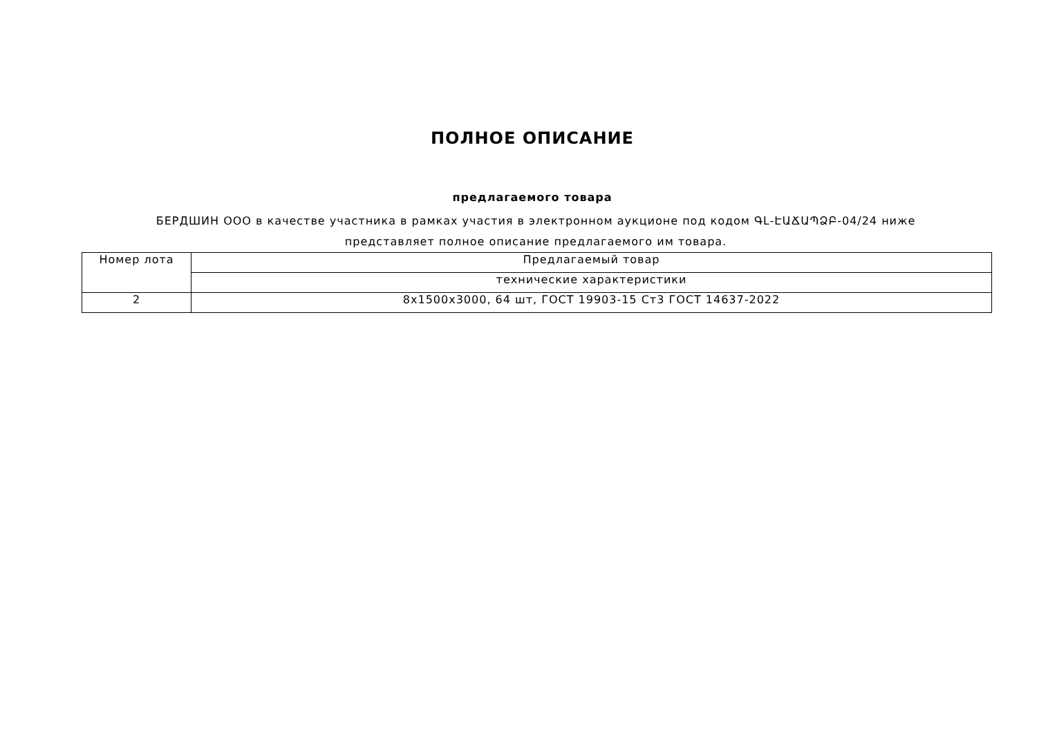ПОЛНОЕ ОПИСАНИЕ
предлагаемого товара
БЕРДШИН ООО в качестве участника в рамках участия в электронном аукционе под кодом ԳԼ-ԷԱՃԱՊՁԲ-04/24 ниже представляет полное описание предлагаемого им товара.
| Номер лота | Предлагаемый товар |
| | технические характеристики |
| 2 | 8x1500x3000, 64 шт, ГОСТ 19903-15 Ст3 ГОСТ 14637-2022 |